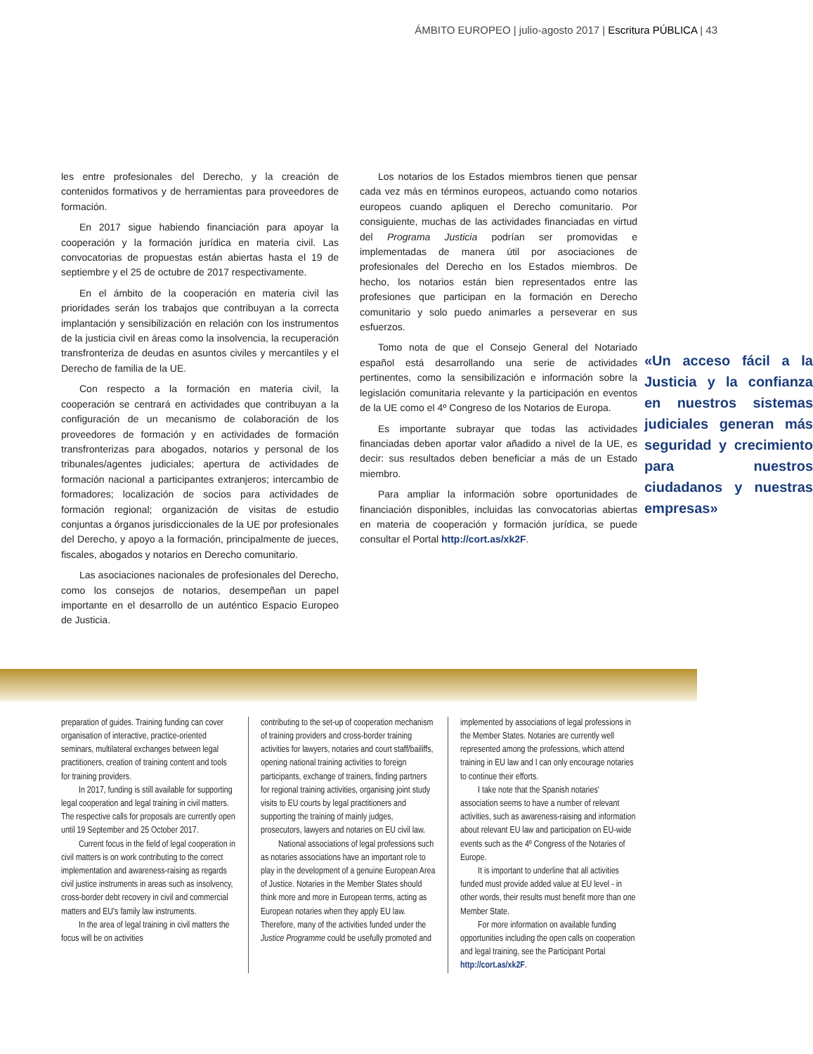ÁMBITO EUROPEO | julio-agosto 2017 | Escritura PÚBLICA | 43
les entre profesionales del Derecho, y la creación de contenidos formativos y de herramientas para proveedores de formación.
En 2017 sigue habiendo financiación para apoyar la cooperación y la formación jurídica en materia civil. Las convocatorias de propuestas están abiertas hasta el 19 de septiembre y el 25 de octubre de 2017 respectivamente.
En el ámbito de la cooperación en materia civil las prioridades serán los trabajos que contribuyan a la correcta implantación y sensibilización en relación con los instrumentos de la justicia civil en áreas como la insolvencia, la recuperación transfronteriza de deudas en asuntos civiles y mercantiles y el Derecho de familia de la UE.
Con respecto a la formación en materia civil, la cooperación se centrará en actividades que contribuyan a la configuración de un mecanismo de colaboración de los proveedores de formación y en actividades de formación transfronterizas para abogados, notarios y personal de los tribunales/agentes judiciales; apertura de actividades de formación nacional a participantes extranjeros; intercambio de formadores; localización de socios para actividades de formación regional; organización de visitas de estudio conjuntas a órganos jurisdiccionales de la UE por profesionales del Derecho, y apoyo a la formación, principalmente de jueces, fiscales, abogados y notarios en Derecho comunitario.
Las asociaciones nacionales de profesionales del Derecho, como los consejos de notarios, desempeñan un papel importante en el desarrollo de un auténtico Espacio Europeo de Justicia.
Los notarios de los Estados miembros tienen que pensar cada vez más en términos europeos, actuando como notarios europeos cuando apliquen el Derecho comunitario. Por consiguiente, muchas de las actividades financiadas en virtud del Programa Justicia podrían ser promovidas e implementadas de manera útil por asociaciones de profesionales del Derecho en los Estados miembros. De hecho, los notarios están bien representados entre las profesiones que participan en la formación en Derecho comunitario y solo puedo animarles a perseverar en sus esfuerzos.
«Un acceso fácil a la Justicia y la confianza en nuestros sistemas judiciales generan más seguridad y crecimiento para nuestros ciudadanos y nuestras empresas»
Tomo nota de que el Consejo General del Notariado español está desarrollando una serie de actividades pertinentes, como la sensibilización e información sobre la legislación comunitaria relevante y la participación en eventos de la UE como el 4º Congreso de los Notarios de Europa.
Es importante subrayar que todas las actividades financiadas deben aportar valor añadido a nivel de la UE, es decir: sus resultados deben beneficiar a más de un Estado miembro.
Para ampliar la información sobre oportunidades de financiación disponibles, incluidas las convocatorias abiertas en materia de cooperación y formación jurídica, se puede consultar el Portal http://cort.as/xk2F.
preparation of guides. Training funding can cover organisation of interactive, practice-oriented seminars, multilateral exchanges between legal practitioners, creation of training content and tools for training providers.
In 2017, funding is still available for supporting legal cooperation and legal training in civil matters. The respective calls for proposals are currently open until 19 September and 25 October 2017.
Current focus in the field of legal cooperation in civil matters is on work contributing to the correct implementation and awareness-raising as regards civil justice instruments in areas such as insolvency, cross-border debt recovery in civil and commercial matters and EU's family law instruments.
In the area of legal training in civil matters the focus will be on activities
contributing to the set-up of cooperation mechanism of training providers and cross-border training activities for lawyers, notaries and court staff/bailiffs, opening national training activities to foreign participants, exchange of trainers, finding partners for regional training activities, organising joint study visits to EU courts by legal practitioners and supporting the training of mainly judges, prosecutors, lawyers and notaries on EU civil law.
National associations of legal professions such as notaries associations have an important role to play in the development of a genuine European Area of Justice. Notaries in the Member States should think more and more in European terms, acting as European notaries when they apply EU law. Therefore, many of the activities funded under the Justice Programme could be usefully promoted and
implemented by associations of legal professions in the Member States. Notaries are currently well represented among the professions, which attend training in EU law and I can only encourage notaries to continue their efforts.
I take note that the Spanish notaries' association seems to have a number of relevant activities, such as awareness-raising and information about relevant EU law and participation on EU-wide events such as the 4º Congress of the Notaries of Europe.
It is important to underline that all activities funded must provide added value at EU level - in other words, their results must benefit more than one Member State.
For more information on available funding opportunities including the open calls on cooperation and legal training, see the Participant Portal http://cort.as/xk2F.